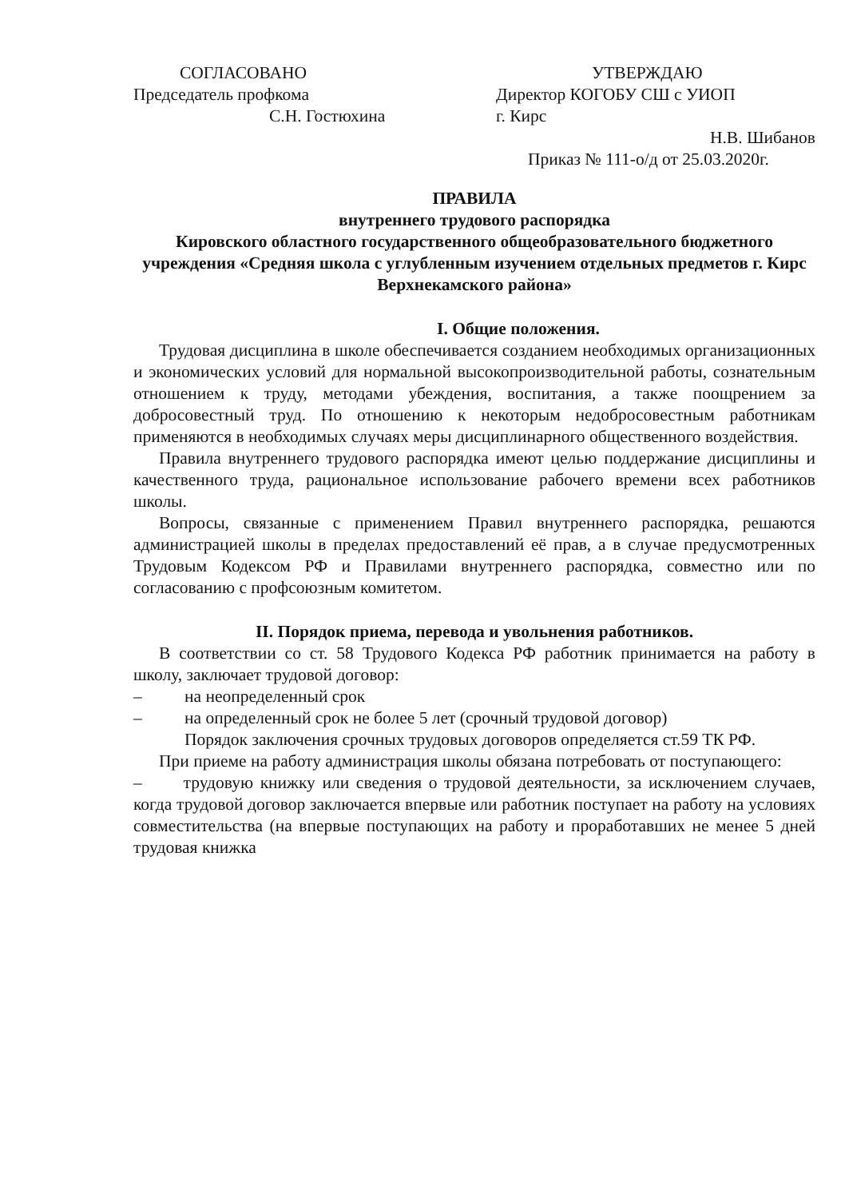СОГЛАСОВАНО
Председатель профкома
С.Н. Гостюхина
УТВЕРЖДАЮ
Директор КОГОБУ СШ с УИОП
г. Кирс
Н.В. Шибанов
Приказ № 111-о/д от 25.03.2020г.
ПРАВИЛА
внутреннего трудового распорядка
Кировского областного государственного общеобразовательного бюджетного учреждения «Средняя школа с углубленным изучением отдельных предметов г. Кирс Верхнекамского района»
I. Общие положения.
Трудовая дисциплина в школе обеспечивается созданием необходимых организационных и экономических условий для нормальной высокопроизводительной работы, сознательным отношением к труду, методами убеждения, воспитания, а также поощрением за добросовестный труд. По отношению к некоторым недобросовестным работникам применяются в необходимых случаях меры дисциплинарного общественного воздействия.
Правила внутреннего трудового распорядка имеют целью поддержание дисциплины и качественного труда, рациональное использование рабочего времени всех работников школы.
Вопросы, связанные с применением Правил внутреннего распорядка, решаются администрацией школы в пределах предоставлений её прав, а в случае предусмотренных Трудовым Кодексом РФ и Правилами внутреннего распорядка, совместно или по согласованию с профсоюзным комитетом.
II. Порядок приема, перевода и увольнения работников.
В соответствии со ст. 58 Трудового Кодекса РФ работник принимается на работу в школу, заключает трудовой договор:
– на неопределенный срок
– на определенный срок не более 5 лет (срочный трудовой договор)
Порядок заключения срочных трудовых договоров определяется ст.59 ТК РФ.
При приеме на работу администрация школы обязана потребовать от поступающего:
– трудовую книжку или сведения о трудовой деятельности, за исключением случаев, когда трудовой договор заключается впервые или работник поступает на работу на условиях совместительства (на впервые поступающих на работу и проработавших не менее 5 дней трудовая книжка